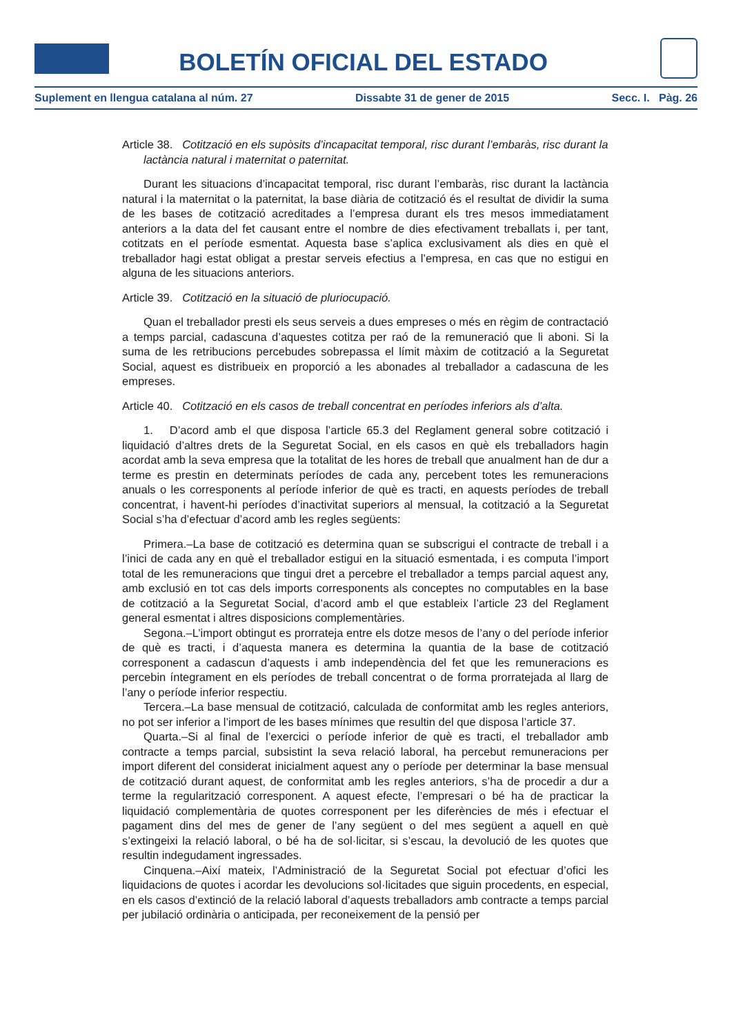BOLETÍN OFICIAL DEL ESTADO
Suplement en llengua catalana al núm. 27 Dissabte 31 de gener de 2015 Secc. I. Pàg. 26
Article 38. Cotització en els supòsits d’incapacitat temporal, risc durant l’embaràs, risc durant la lactància natural i maternitat o paternitat.
Durant les situacions d’incapacitat temporal, risc durant l’embaràs, risc durant la lactància natural i la maternitat o la paternitat, la base diària de cotització és el resultat de dividir la suma de les bases de cotització acreditades a l’empresa durant els tres mesos immediatament anteriors a la data del fet causant entre el nombre de dies efectivament treballats i, per tant, cotitzats en el període esmentat. Aquesta base s’aplica exclusivament als dies en què el treballador hagi estat obligat a prestar serveis efectius a l’empresa, en cas que no estigui en alguna de les situacions anteriors.
Article 39. Cotització en la situació de pluriocupació.
Quan el treballador presti els seus serveis a dues empreses o més en règim de contractació a temps parcial, cadascuna d’aquestes cotitza per raó de la remuneració que li aboni. Si la suma de les retribucions percebudes sobrepassa el límit màxim de cotització a la Seguretat Social, aquest es distribueix en proporció a les abonades al treballador a cadascuna de les empreses.
Article 40. Cotització en els casos de treball concentrat en períodes inferiors als d’alta.
1. D’acord amb el que disposa l’article 65.3 del Reglament general sobre cotització i liquidació d’altres drets de la Seguretat Social, en els casos en què els treballadors hagin acordat amb la seva empresa que la totalitat de les hores de treball que anualment han de dur a terme es prestin en determinats períodes de cada any, percebent totes les remuneracions anuals o les corresponents al període inferior de què es tracti, en aquests períodes de treball concentrat, i havent-hi períodes d’inactivitat superiors al mensual, la cotització a la Seguretat Social s’ha d’efectuar d’acord amb les regles següents:
Primera.–La base de cotització es determina quan se subscrigui el contracte de treball i a l’inici de cada any en què el treballador estigui en la situació esmentada, i es computa l’import total de les remuneracions que tingui dret a percebre el treballador a temps parcial aquest any, amb exclusió en tot cas dels imports corresponents als conceptes no computables en la base de cotització a la Seguretat Social, d’acord amb el que estableix l’article 23 del Reglament general esmentat i altres disposicions complementàries.
Segona.–L’import obtingut es prorrateja entre els dotze mesos de l’any o del període inferior de què es tracti, i d’aquesta manera es determina la quantia de la base de cotització corresponent a cadascun d’aquests i amb independència del fet que les remuneracions es percebin íntegrament en els períodes de treball concentrat o de forma prorratejada al llarg de l’any o període inferior respectiu.
Tercera.–La base mensual de cotització, calculada de conformitat amb les regles anteriors, no pot ser inferior a l’import de les bases mínimes que resultin del que disposa l’article 37.
Quarta.–Si al final de l’exercici o període inferior de què es tracti, el treballador amb contracte a temps parcial, subsistint la seva relació laboral, ha percebut remuneracions per import diferent del considerat inicialment aquest any o període per determinar la base mensual de cotització durant aquest, de conformitat amb les regles anteriors, s’ha de procedir a dur a terme la regularització corresponent. A aquest efecte, l’empresari o bé ha de practicar la liquidació complementària de quotes corresponent per les diferències de més i efectuar el pagament dins del mes de gener de l’any següent o del mes següent a aquell en què s’extingeixi la relació laboral, o bé ha de sol·licitar, si s’escau, la devolució de les quotes que resultin indegudament ingressades.
Cinquena.–Així mateix, l’Administració de la Seguretat Social pot efectuar d’ofici les liquidacions de quotes i acordar les devolucions sol·licitades que siguin procedents, en especial, en els casos d’extinció de la relació laboral d’aquests treballadors amb contracte a temps parcial per jubilació ordinària o anticipada, per reconeixement de la pensió per